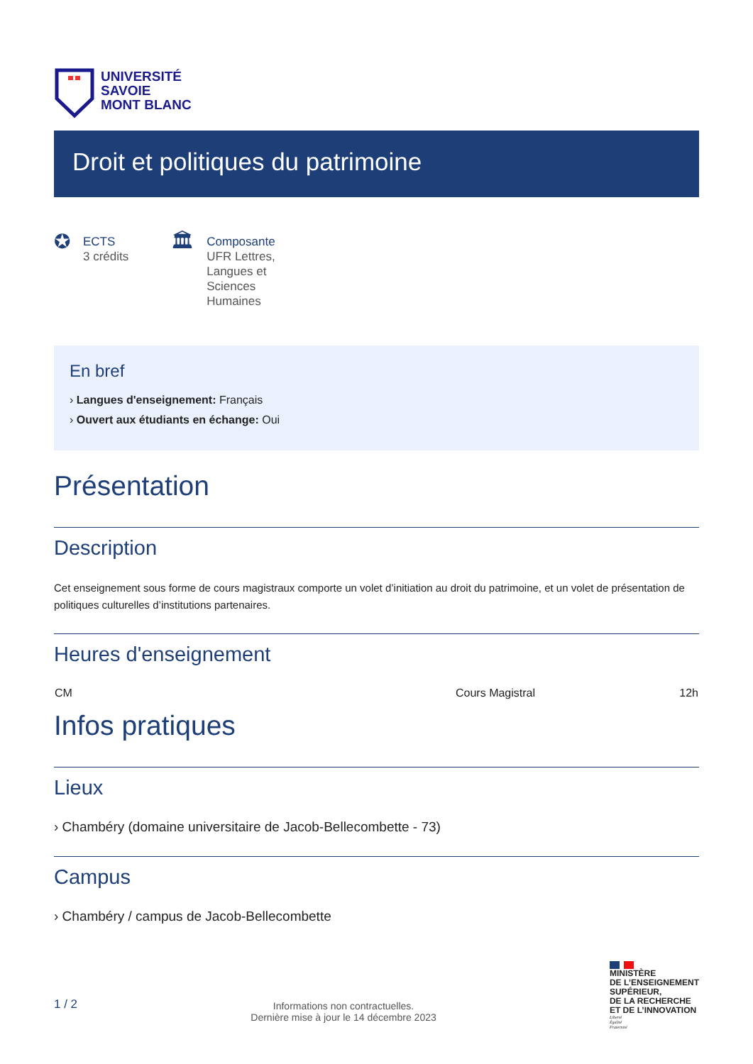UNIVERSITÉ
SAVOIE
MONT BLANC
Droit et politiques du patrimoine
✪
ECTS
3 crédits
🏛
Composante
UFR Lettres,
Langues et
Sciences
Humaines
En bref
› Langues d'enseignement: Français
› Ouvert aux étudiants en échange: Oui
Présentation
Description
Cet enseignement sous forme de cours magistraux comporte un volet d’initiation au droit du patrimoine, et un volet de présentation de politiques culturelles d’institutions partenaires.
Heures d'enseignement
| CM | Cours Magistral | 12h |
Infos pratiques
Lieux
› Chambéry (domaine universitaire de Jacob-Bellecombette - 73)
Campus
› Chambéry / campus de Jacob-Bellecombette
1 / 2
Informations non contractuelles.
Dernière mise à jour le 14 décembre 2023
MINISTÈRE
DE L’ENSEIGNEMENT
SUPÉRIEUR,
DE LA RECHERCHE
ET DE L’INNOVATION
Liberté
Égalité
Fraternité